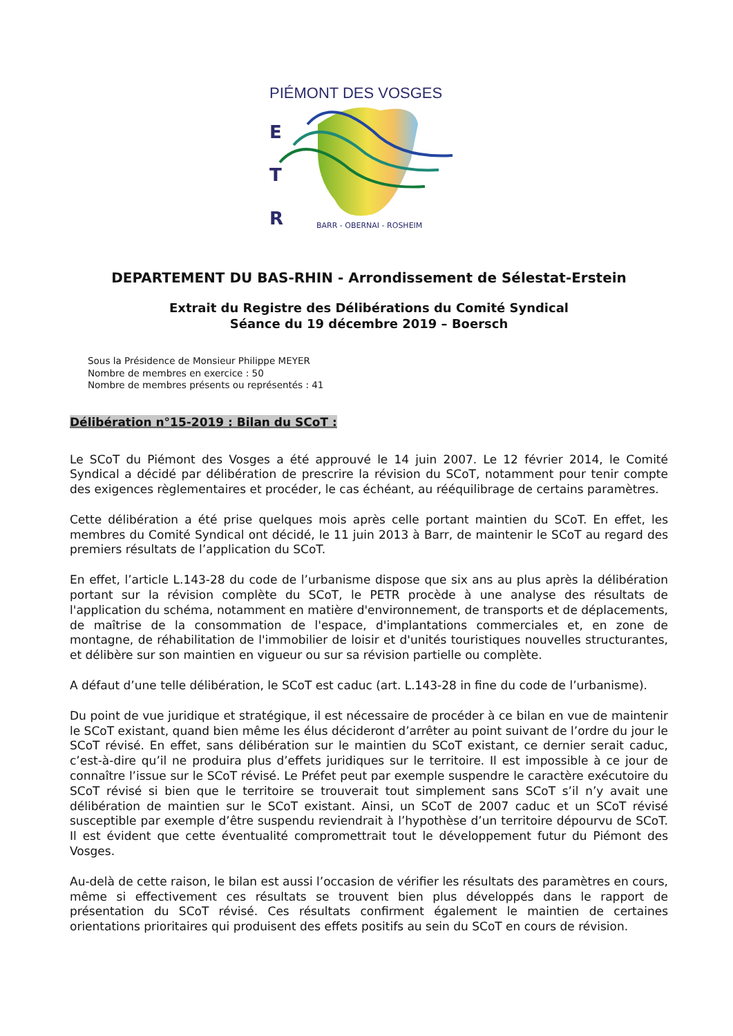PIÉMONT DES VOSGES
E
T
R
BARR - OBERNAI - ROSHEIM
DEPARTEMENT DU BAS-RHIN - Arrondissement de Sélestat-Erstein
Extrait du Registre des Délibérations du Comité Syndical
Séance du 19 décembre 2019 – Boersch
Sous la Présidence de Monsieur Philippe MEYER
Nombre de membres en exercice : 50
Nombre de membres présents ou représentés : 41
Délibération n°15-2019 : Bilan du SCoT :
Le SCoT du Piémont des Vosges a été approuvé le 14 juin 2007. Le 12 février 2014, le Comité Syndical a décidé par délibération de prescrire la révision du SCoT, notamment pour tenir compte des exigences règlementaires et procéder, le cas échéant, au rééquilibrage de certains paramètres.
Cette délibération a été prise quelques mois après celle portant maintien du SCoT. En effet, les membres du Comité Syndical ont décidé, le 11 juin 2013 à Barr, de maintenir le SCoT au regard des premiers résultats de l’application du SCoT.
En effet, l’article L.143-28 du code de l’urbanisme dispose que six ans au plus après la délibération portant sur la révision complète du SCoT, le PETR procède à une analyse des résultats de l'application du schéma, notamment en matière d'environnement, de transports et de déplacements, de maîtrise de la consommation de l'espace, d'implantations commerciales et, en zone de montagne, de réhabilitation de l'immobilier de loisir et d'unités touristiques nouvelles structurantes, et délibère sur son maintien en vigueur ou sur sa révision partielle ou complète.
A défaut d’une telle délibération, le SCoT est caduc (art. L.143-28 in fine du code de l’urbanisme).
Du point de vue juridique et stratégique, il est nécessaire de procéder à ce bilan en vue de maintenir le SCoT existant, quand bien même les élus décideront d’arrêter au point suivant de l’ordre du jour le SCoT révisé. En effet, sans délibération sur le maintien du SCoT existant, ce dernier serait caduc, c’est-à-dire qu’il ne produira plus d’effets juridiques sur le territoire. Il est impossible à ce jour de connaître l’issue sur le SCoT révisé. Le Préfet peut par exemple suspendre le caractère exécutoire du SCoT révisé si bien que le territoire se trouverait tout simplement sans SCoT s’il n’y avait une délibération de maintien sur le SCoT existant. Ainsi, un SCoT de 2007 caduc et un SCoT révisé susceptible par exemple d’être suspendu reviendrait à l’hypothèse d’un territoire dépourvu de SCoT. Il est évident que cette éventualité compromettrait tout le développement futur du Piémont des Vosges.
Au-delà de cette raison, le bilan est aussi l’occasion de vérifier les résultats des paramètres en cours, même si effectivement ces résultats se trouvent bien plus développés dans le rapport de présentation du SCoT révisé. Ces résultats confirment également le maintien de certaines orientations prioritaires qui produisent des effets positifs au sein du SCoT en cours de révision.